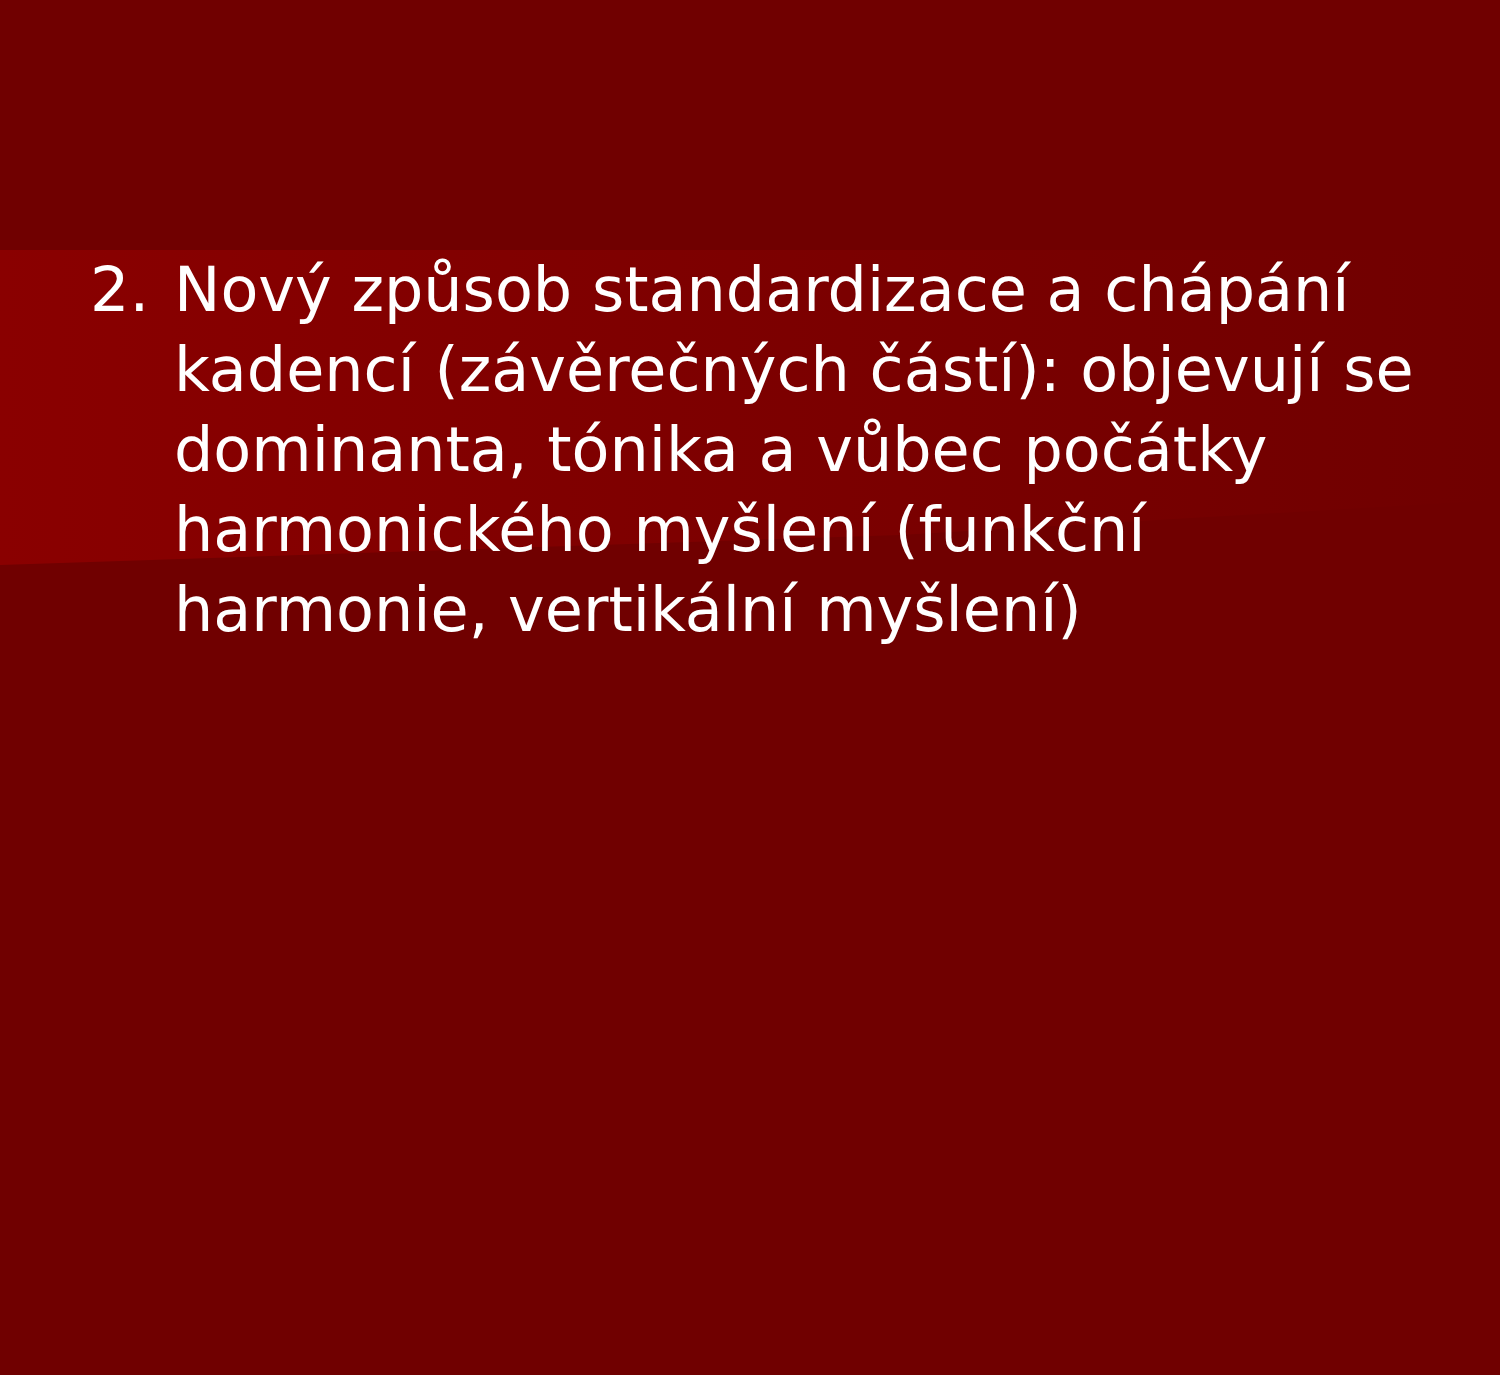2. Nový způsob standardizace a chápání kadencí (závěrečných částí): objevují se dominanta, tónika a vůbec počátky harmonického myšlení (funkční harmonie, vertikální myšlení)